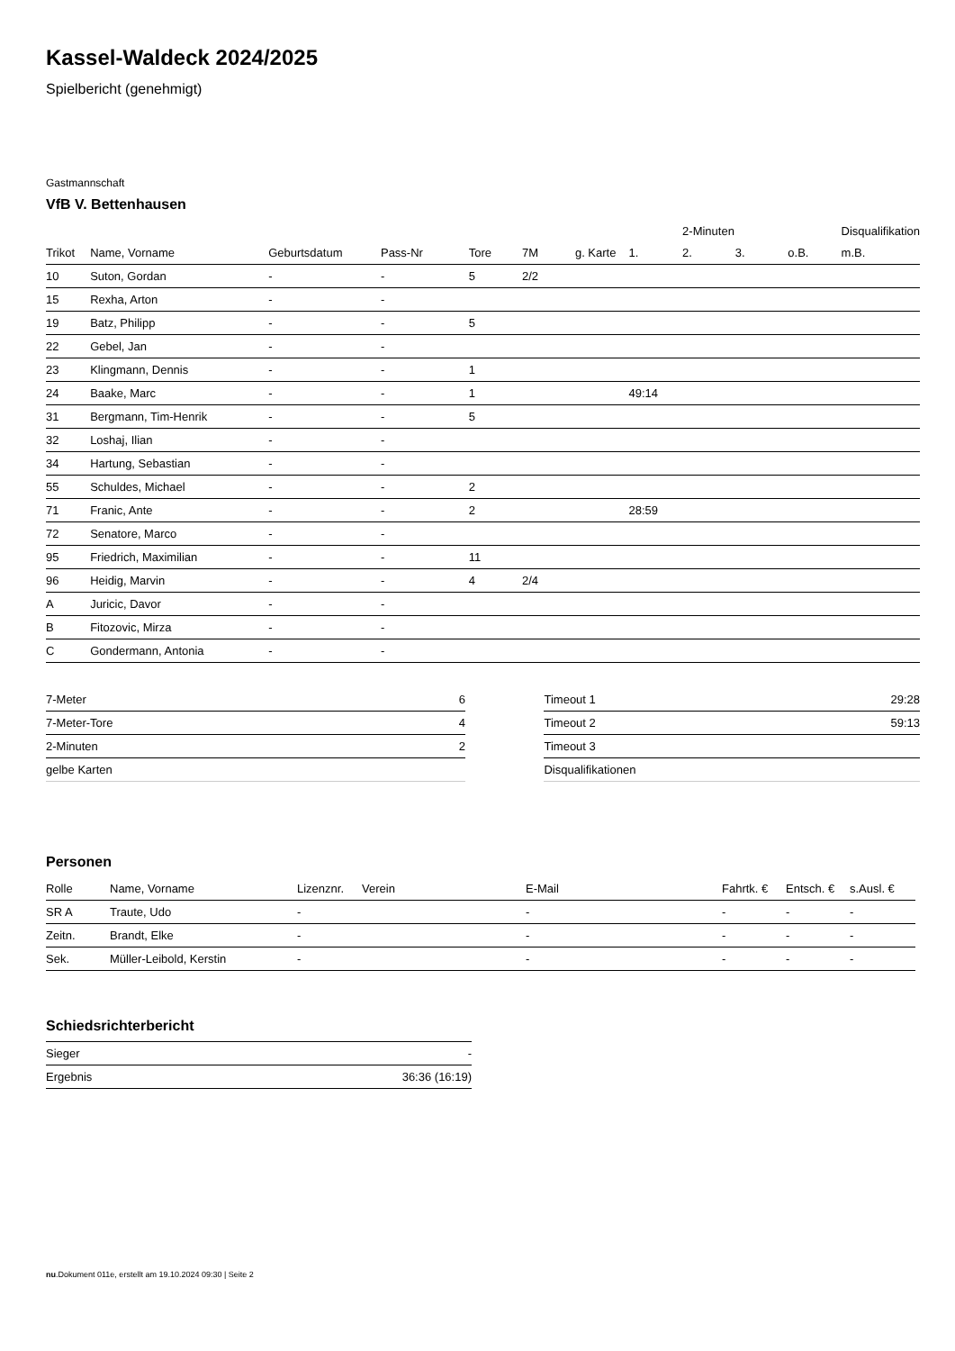Kassel-Waldeck 2024/2025
Spielbericht (genehmigt)
Gastmannschaft
VfB V. Bettenhausen
| | | | | | | | | 2-Minuten | | | Disqualifikation |
| --- | --- | --- | --- | --- | --- | --- | --- | --- | --- | --- | --- |
| Trikot | Name, Vorname | Geburtsdatum | Pass-Nr | Tore | 7M | g. Karte | 1. | 2. | 3. | o.B. | m.B. |
| 10 | Suton, Gordan | - | - | 5 | 2/2 | | | | | | |
| 15 | Rexha, Arton | - | - | | | | | | | | |
| 19 | Batz, Philipp | - | - | 5 | | | | | | | |
| 22 | Gebel, Jan | - | - | | | | | | | | |
| 23 | Klingmann, Dennis | - | - | 1 | | | | | | | |
| 24 | Baake, Marc | - | - | 1 | | | 49:14 | | | | |
| 31 | Bergmann, Tim-Henrik | - | - | 5 | | | | | | | |
| 32 | Loshaj, Ilian | - | - | | | | | | | | |
| 34 | Hartung, Sebastian | - | - | | | | | | | | |
| 55 | Schuldes, Michael | - | - | 2 | | | | | | | |
| 71 | Franic, Ante | - | - | 2 | | | 28:59 | | | | |
| 72 | Senatore, Marco | - | - | | | | | | | | |
| 95 | Friedrich, Maximilian | - | - | 11 | | | | | | | |
| 96 | Heidig, Marvin | - | - | 4 | 2/4 | | | | | | |
| A | Juricic, Davor | - | - | | | | | | | | |
| B | Fitozovic, Mirza | - | - | | | | | | | | |
| C | Gondermann, Antonia | - | - | | | | | | | | |
| 7-Meter | 6 |
| 7-Meter-Tore | 4 |
| 2-Minuten | 2 |
| gelbe Karten | |
| Timeout 1 | 29:28 |
| Timeout 2 | 59:13 |
| Timeout 3 | |
| Disqualifikationen | |
Personen
| Rolle | Name, Vorname | Lizenznr. | Verein | E-Mail | Fahrtk. € | Entsch. € | s.Ausl. € |
| --- | --- | --- | --- | --- | --- | --- | --- |
| SR A | Traute, Udo | - | | - | - | - | - |
| Zeitn. | Brandt, Elke | - | | - | - | - | - |
| Sek. | Müller-Leibold, Kerstin | - | | - | - | - | - |
Schiedsrichterbericht
| Sieger | - |
| Ergebnis | 36:36 (16:19) |
nu.Dokument 011e, erstellt am 19.10.2024 09:30 | Seite 2